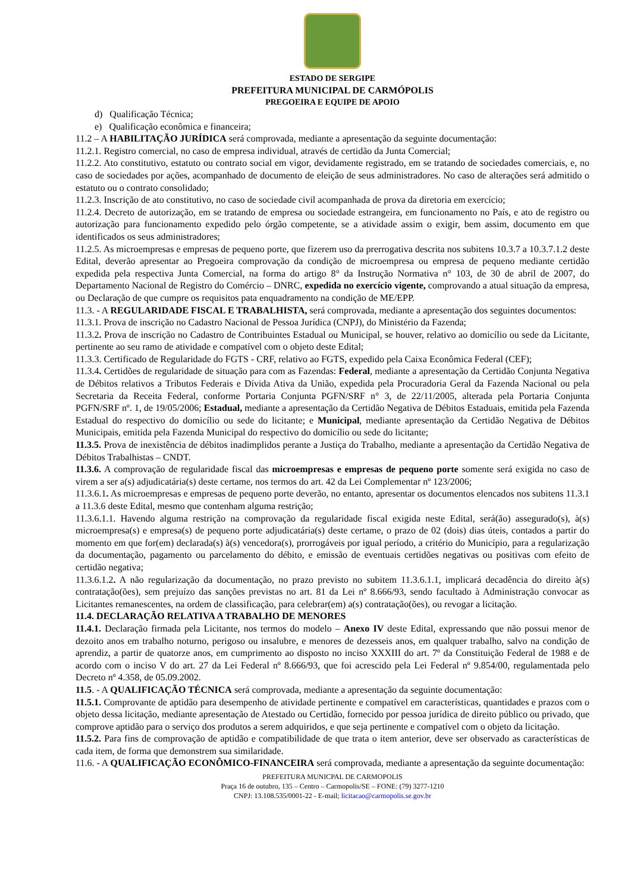ESTADO DE SERGIPE
PREFEITURA MUNICIPAL DE CARMÓPOLIS
PREGOEIRA E EQUIPE DE APOIO
d) Qualificação Técnica;
e) Qualificação econômica e financeira;
11.2 – A HABILITAÇÃO JURÍDICA será comprovada, mediante a apresentação da seguinte documentação:
11.2.1. Registro comercial, no caso de empresa individual, através de certidão da Junta Comercial;
11.2.2. Ato constitutivo, estatuto ou contrato social em vigor, devidamente registrado, em se tratando de sociedades comerciais, e, no caso de sociedades por ações, acompanhado de documento de eleição de seus administradores. No caso de alterações será admitido o estatuto ou o contrato consolidado;
11.2.3. Inscrição de ato constitutivo, no caso de sociedade civil acompanhada de prova da diretoria em exercício;
11.2.4. Decreto de autorização, em se tratando de empresa ou sociedade estrangeira, em funcionamento no País, e ato de registro ou autorização para funcionamento expedido pelo órgão competente, se a atividade assim o exigir, bem assim, documento em que identificados os seus administradores;
11.2.5. As microempresas e empresas de pequeno porte, que fizerem uso da prerrogativa descrita nos subitens 10.3.7 a 10.3.7.1.2 deste Edital, deverão apresentar ao Pregoeira comprovação da condição de microempresa ou empresa de pequeno mediante certidão expedida pela respectiva Junta Comercial, na forma do artigo 8° da Instrução Normativa n° 103, de 30 de abril de 2007, do Departamento Nacional de Registro do Comércio – DNRC, expedida no exercício vigente, comprovando a atual situação da empresa, ou Declaração de que cumpre os requisitos pata enquadramento na condição de ME/EPP.
11.3. - A REGULARIDADE FISCAL E TRABALHISTA, será comprovada, mediante a apresentação dos seguintes documentos:
11.3.1. Prova de inscrição no Cadastro Nacional de Pessoa Jurídica (CNPJ), do Ministério da Fazenda;
11.3.2. Prova de inscrição no Cadastro de Contribuintes Estadual ou Municipal, se houver, relativo ao domicílio ou sede da Licitante, pertinente ao seu ramo de atividade e compatível com o objeto deste Edital;
11.3.3. Certificado de Regularidade do FGTS - CRF, relativo ao FGTS, expedido pela Caixa Econômica Federal (CEF);
11.3.4. Certidões de regularidade de situação para com as Fazendas: Federal, mediante a apresentação da Certidão Conjunta Negativa de Débitos relativos a Tributos Federais e Dívida Ativa da União, expedida pela Procuradoria Geral da Fazenda Nacional ou pela Secretaria da Receita Federal, conforme Portaria Conjunta PGFN/SRF n° 3, de 22/11/2005, alterada pela Portaria Conjunta PGFN/SRF nº. 1, de 19/05/2006; Estadual, mediante a apresentação da Certidão Negativa de Débitos Estaduais, emitida pela Fazenda Estadual do respectivo do domicílio ou sede do licitante; e Municipal, mediante apresentação da Certidão Negativa de Débitos Municipais, emitida pela Fazenda Municipal do respectivo do domicílio ou sede do licitante;
11.3.5. Prova de inexistência de débitos inadimplidos perante a Justiça do Trabalho, mediante a apresentação da Certidão Negativa de Débitos Trabalhistas – CNDT.
11.3.6. A comprovação de regularidade fiscal das microempresas e empresas de pequeno porte somente será exigida no caso de virem a ser a(s) adjudicatária(s) deste certame, nos termos do art. 42 da Lei Complementar nº 123/2006;
11.3.6.1. As microempresas e empresas de pequeno porte deverão, no entanto, apresentar os documentos elencados nos subitens 11.3.1 a 11.3.6 deste Edital, mesmo que contenham alguma restrição;
11.3.6.1.1. Havendo alguma restrição na comprovação da regularidade fiscal exigida neste Edital, será(ão) assegurado(s), à(s) microempresa(s) e empresa(s) de pequeno porte adjudicatária(s) deste certame, o prazo de 02 (dois) dias úteis, contados a partir do momento em que for(em) declarada(s) à(s) vencedora(s), prorrogáveis por igual período, a critério do Município, para a regularização da documentação, pagamento ou parcelamento do débito, e emissão de eventuais certidões negativas ou positivas com efeito de certidão negativa;
11.3.6.1.2. A não regularização da documentação, no prazo previsto no subitem 11.3.6.1.1, implicará decadência do direito à(s) contratação(ões), sem prejuízo das sanções previstas no art. 81 da Lei nº 8.666/93, sendo facultado à Administração convocar as Licitantes remanescentes, na ordem de classificação, para celebrar(em) a(s) contratação(ões), ou revogar a licitação.
11.4. DECLARAÇÃO RELATIVA A TRABALHO DE MENORES
11.4.1. Declaração firmada pela Licitante, nos termos do modelo – Anexo IV deste Edital, expressando que não possui menor de dezoito anos em trabalho noturno, perigoso ou insalubre, e menores de dezesseis anos, em qualquer trabalho, salvo na condição de aprendiz, a partir de quatorze anos, em cumprimento ao disposto no inciso XXXIII do art. 7º da Constituição Federal de 1988 e de acordo com o inciso V do art. 27 da Lei Federal nº 8.666/93, que foi acrescido pela Lei Federal nº 9.854/00, regulamentada pelo Decreto nº 4.358, de 05.09.2002.
11.5. - A QUALIFICAÇÃO TÉCNICA será comprovada, mediante a apresentação da seguinte documentação:
11.5.1. Comprovante de aptidão para desempenho de atividade pertinente e compatível em características, quantidades e prazos com o objeto dessa licitação, mediante apresentação de Atestado ou Certidão, fornecido por pessoa jurídica de direito público ou privado, que comprove aptidão para o serviço dos produtos a serem adquiridos, e que seja pertinente e compatível com o objeto da licitação.
11.5.2. Para fins de comprovação de aptidão e compatibilidade de que trata o item anterior, deve ser observado as características de cada item, de forma que demonstrem sua similaridade.
11.6. - A QUALIFICAÇÃO ECONÔMICO-FINANCEIRA será comprovada, mediante a apresentação da seguinte documentação:
PREFEITURA MUNICPAL DE CARMOPOLIS
Praça 16 de outubro, 135 – Centro – Carmopolis/SE – FONE: (79) 3277-1210
CNPJ: 13.108.535/0001-22 - E-mail; licitacao@carmopolis.se.gov.br